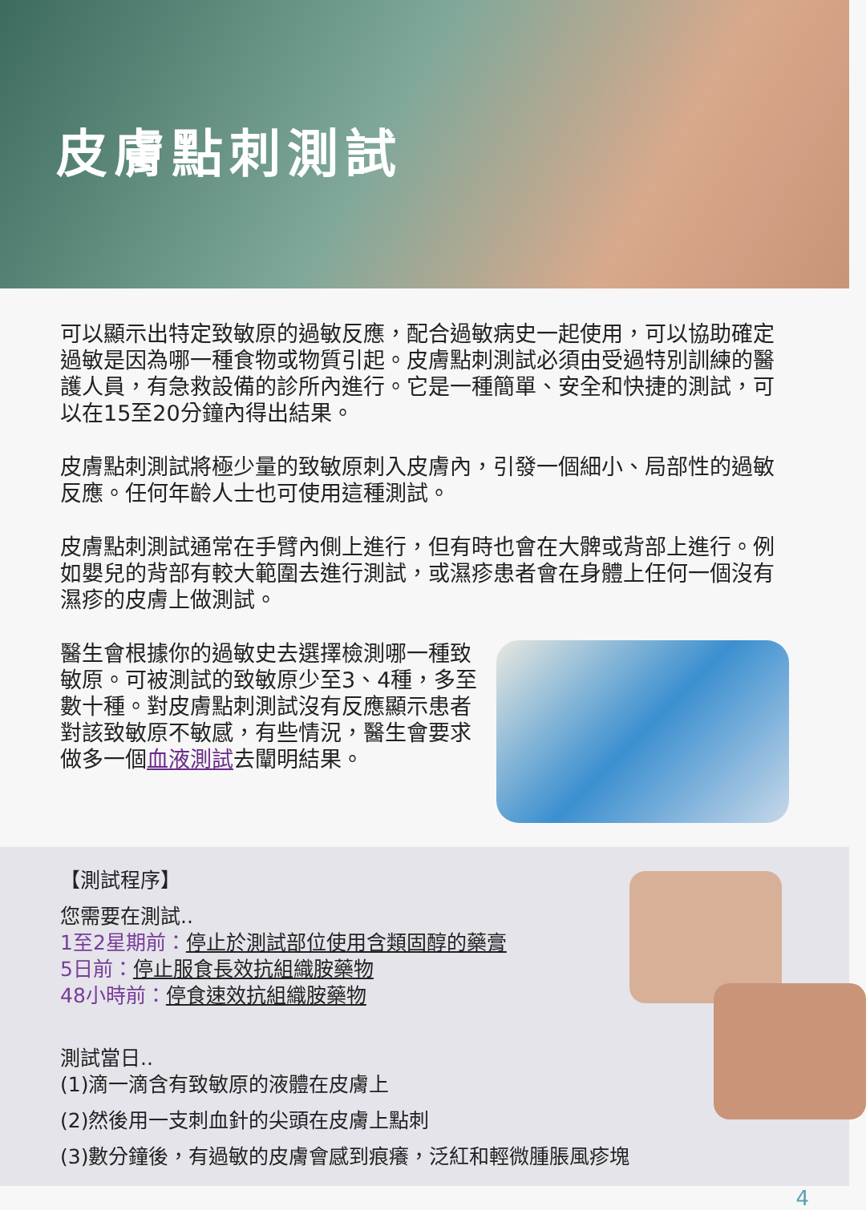皮膚點刺測試
可以顯示出特定致敏原的過敏反應，配合過敏病史一起使用，可以協助確定過敏是因為哪一種食物或物質引起。皮膚點刺測試必須由受過特別訓練的醫護人員，有急救設備的診所內進行。它是一種簡單、安全和快捷的測試，可以在15至20分鐘內得出結果。
皮膚點刺測試將極少量的致敏原刺入皮膚內，引發一個細小、局部性的過敏反應。任何年齡人士也可使用這種測試。
皮膚點刺測試通常在手臂內側上進行，但有時也會在大髀或背部上進行。例如嬰兒的背部有較大範圍去進行測試，或濕疹患者會在身體上任何一個沒有濕疹的皮膚上做測試。
醫生會根據你的過敏史去選擇檢測哪一種致敏原。可被測試的致敏原少至3、4種，多至數十種。對皮膚點刺測試沒有反應顯示患者對該致敏原不敏感，有些情況，醫生會要求做多一個血液測試去闡明結果。
【測試程序】
您需要在測試..
1至2星期前：停止於測試部位使用含類固醇的藥膏
5日前：停止服食長效抗組織胺藥物
48小時前：停食速效抗組織胺藥物
測試當日..
(1)滴一滴含有致敏原的液體在皮膚上
(2)然後用一支刺血針的尖頭在皮膚上點刺
(3)數分鐘後，有過敏的皮膚會感到痕癢，泛紅和輕微腫脹風疹塊
4